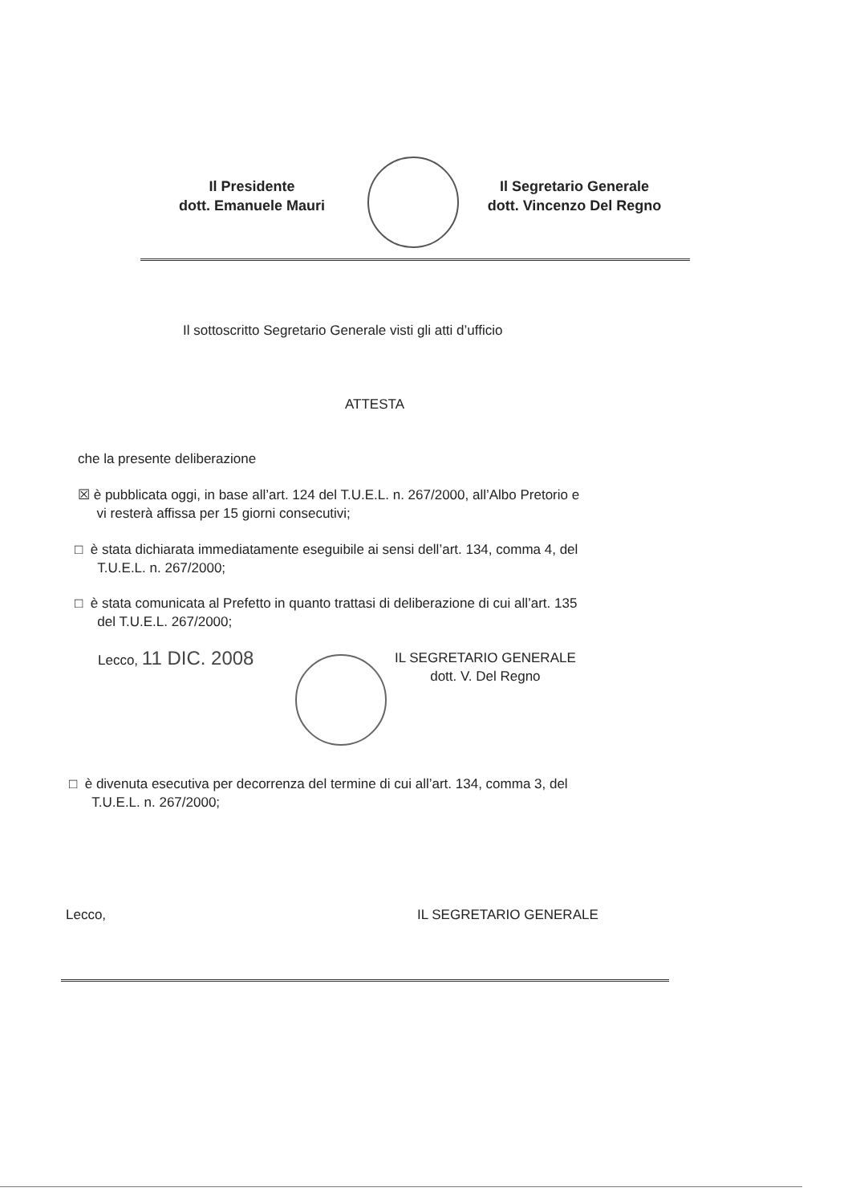Il Presidente
dott. Emanuele Mauri
Il Segretario Generale
dott. Vincenzo Del Regno
Il sottoscritto Segretario Generale visti gli atti d’ufficio
ATTESTA
che la presente deliberazione
☒ è pubblicata oggi, in base all’art. 124 del T.U.E.L. n. 267/2000, all’Albo Pretorio e
vi resterà affissa per 15 giorni consecutivi;
□ è stata dichiarata immediatamente eseguibile ai sensi dell’art. 134, comma 4, del
T.U.E.L. n. 267/2000;
□ è stata comunicata al Prefetto in quanto trattasi di deliberazione di cui all’art. 135
del T.U.E.L. 267/2000;
Lecco, 11 DIC. 2008
IL SEGRETARIO GENERALE
dott. V. Del Regno
□ è divenuta esecutiva per decorrenza del termine di cui all’art. 134, comma 3, del
T.U.E.L. n. 267/2000;
Lecco, IL SEGRETARIO GENERALE